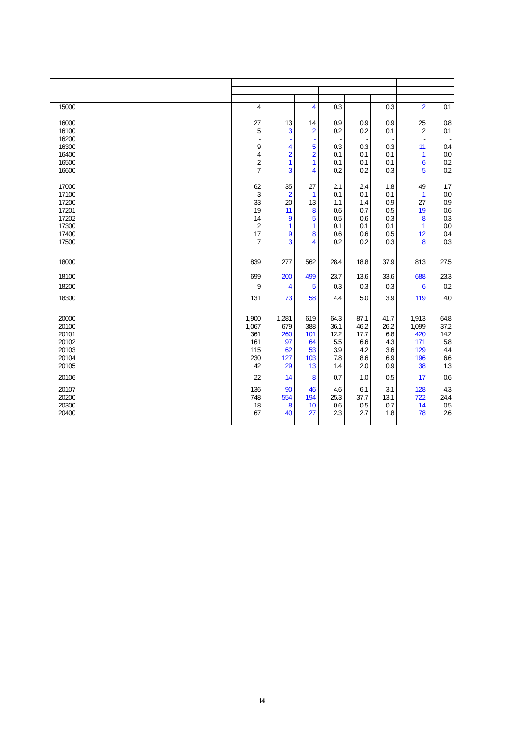| 15000 | | 4 | | 4 | 0.3 | | 0.3 | 2 | 0.1 |
| 16000 | | 27 | 13 | 14 | 0.9 | 0.9 | 0.9 | 25 | 0.8 |
| 16100 | | 5 | 3 | 2 | 0.2 | 0.2 | 0.1 | 2 | 0.1 |
| 16200 | | - | - | - | - | - | - | - | - |
| 16300 | | 9 | 4 | 5 | 0.3 | 0.3 | 0.3 | 11 | 0.4 |
| 16400 | | 4 | 2 | 2 | 0.1 | 0.1 | 0.1 | 1 | 0.0 |
| 16500 | | 2 | 1 | 1 | 0.1 | 0.1 | 0.1 | 6 | 0.2 |
| 16600 | | 7 | 3 | 4 | 0.2 | 0.2 | 0.3 | 5 | 0.2 |
| 17000 | | 62 | 35 | 27 | 2.1 | 2.4 | 1.8 | 49 | 1.7 |
| 17100 | | 3 | 2 | 1 | 0.1 | 0.1 | 0.1 | 1 | 0.0 |
| 17200 | | 33 | 20 | 13 | 1.1 | 1.4 | 0.9 | 27 | 0.9 |
| 17201 | | 19 | 11 | 8 | 0.6 | 0.7 | 0.5 | 19 | 0.6 |
| 17202 | | 14 | 9 | 5 | 0.5 | 0.6 | 0.3 | 8 | 0.3 |
| 17300 | | 2 | 1 | 1 | 0.1 | 0.1 | 0.1 | 1 | 0.0 |
| 17400 | | 17 | 9 | 8 | 0.6 | 0.6 | 0.5 | 12 | 0.4 |
| 17500 | | 7 | 3 | 4 | 0.2 | 0.2 | 0.3 | 8 | 0.3 |
| 18000 | | 839 | 277 | 562 | 28.4 | 18.8 | 37.9 | 813 | 27.5 |
| 18100 | | 699 | 200 | 499 | 23.7 | 13.6 | 33.6 | 688 | 23.3 |
| 18200 | | 9 | 4 | 5 | 0.3 | 0.3 | 0.3 | 6 | 0.2 |
| 18300 | | 131 | 73 | 58 | 4.4 | 5.0 | 3.9 | 119 | 4.0 |
| 20000 | | 1,900 | 1,281 | 619 | 64.3 | 87.1 | 41.7 | 1,913 | 64.8 |
| 20100 | | 1,067 | 679 | 388 | 36.1 | 46.2 | 26.2 | 1,099 | 37.2 |
| 20101 | | 361 | 260 | 101 | 12.2 | 17.7 | 6.8 | 420 | 14.2 |
| 20102 | | 161 | 97 | 64 | 5.5 | 6.6 | 4.3 | 171 | 5.8 |
| 20103 | | 115 | 62 | 53 | 3.9 | 4.2 | 3.6 | 129 | 4.4 |
| 20104 | | 230 | 127 | 103 | 7.8 | 8.6 | 6.9 | 196 | 6.6 |
| 20105 | | 42 | 29 | 13 | 1.4 | 2.0 | 0.9 | 38 | 1.3 |
| 20106 | | 22 | 14 | 8 | 0.7 | 1.0 | 0.5 | 17 | 0.6 |
| 20107 | | 136 | 90 | 46 | 4.6 | 6.1 | 3.1 | 128 | 4.3 |
| 20200 | | 748 | 554 | 194 | 25.3 | 37.7 | 13.1 | 722 | 24.4 |
| 20300 | | 18 | 8 | 10 | 0.6 | 0.5 | 0.7 | 14 | 0.5 |
| 20400 | | 67 | 40 | 27 | 2.3 | 2.7 | 1.8 | 78 | 2.6 |
14